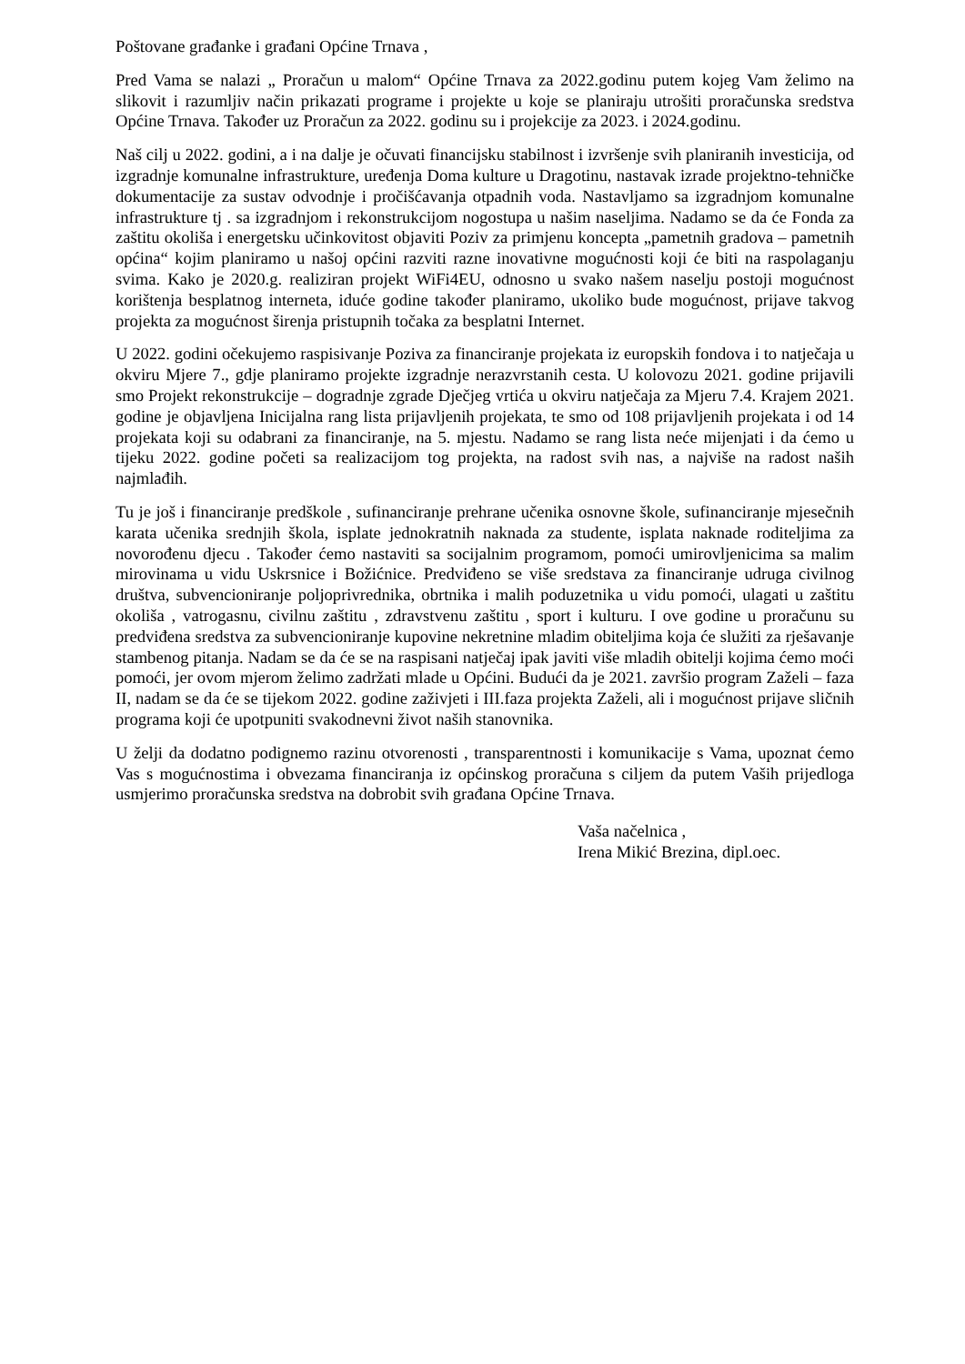Poštovane građanke i građani Općine Trnava ,
Pred Vama se nalazi „ Proračun u malom“ Općine Trnava za 2022.godinu putem kojeg Vam želimo na slikovit i razumljiv način prikazati programe i projekte u koje se planiraju utrošiti proračunska sredstva Općine Trnava. Također uz Proračun za 2022. godinu su i projekcije za 2023. i 2024.godinu.
Naš cilj u 2022. godini, a i na dalje je očuvati financijsku stabilnost i izvršenje svih planiranih investicija, od izgradnje komunalne infrastrukture, uređenja Doma kulture u Dragotinu, nastavak izrade projektno-tehničke dokumentacije za sustav odvodnje i pročišćavanja otpadnih voda. Nastavljamo sa izgradnjom komunalne infrastrukture tj . sa izgradnjom i rekonstrukcijom nogostupa u našim naseljima. Nadamo se da će Fonda za zaštitu okoliša i energetsku učinkovitost objaviti Poziv za primjenu koncepta „pametnih gradova – pametnih općina“ kojim planiramo u našoj općini razviti razne inovativne mogućnosti koji će biti na raspolaganju svima. Kako je 2020.g. realiziran projekt WiFi4EU, odnosno u svako našem naselju postoji mogućnost korištenja besplatnog interneta, iduće godine također planiramo, ukoliko bude mogućnost, prijave takvog projekta za mogućnost širenja pristupnih točaka za besplatni Internet.
U 2022. godini očekujemo raspisivanje Poziva za financiranje projekata iz europskih fondova i to natječaja u okviru Mjere 7., gdje planiramo projekte izgradnje nerazvrstanih cesta. U kolovozu 2021. godine prijavili smo Projekt rekonstrukcije – dogradnje zgrade Dječjeg vrtića u okviru natječaja za Mjeru 7.4. Krajem 2021. godine je objavljena Inicijalna rang lista prijavljenih projekata, te smo od 108 prijavljenih projekata i od 14 projekata koji su odabrani za financiranje, na 5. mjestu. Nadamo se rang lista neće mijenjati i da ćemo u tijeku 2022. godine početi sa realizacijom tog projekta, na radost svih nas, a najviše na radost naših najmlađih.
Tu je još i financiranje predškole , sufinanciranje prehrane učenika osnovne škole, sufinanciranje mjesečnih karata učenika srednjih škola, isplate jednokratnih naknada za studente, isplata naknade roditeljima za novorođenu djecu . Također ćemo nastaviti sa socijalnim programom, pomoći umirovljenicima sa malim mirovinama u vidu Uskrsnice i Božićnice. Predviđeno se više sredstava za financiranje udruga civilnog društva, subvencioniranje poljoprivrednika, obrtnika i malih poduzetnika u vidu pomoći, ulagati u zaštitu okoliša , vatrogasnu, civilnu zaštitu , zdravstvenu zaštitu , sport i kulturu. I ove godine u proračunu su predviđena sredstva za subvencioniranje kupovine nekretnine mladim obiteljima koja će služiti za rješavanje stambenog pitanja. Nadam se da će se na raspisani natječaj ipak javiti više mladih obitelji kojima ćemo moći pomoći, jer ovom mjerom želimo zadržati mlade u Općini. Budući da je 2021. završio program Zaželi – faza II, nadam se da će se tijekom 2022. godine zaživjeti i III.faza projekta Zaželi, ali i mogućnost prijave sličnih programa koji će upotpuniti svakodnevni život naših stanovnika.
U želji da dodatno podignemo razinu otvorenosti , transparentnosti i komunikacije s Vama, upoznat ćemo Vas s mogućnostima i obvezama financiranja iz općinskog proračuna s ciljem da putem Vaših prijedloga usmjerimo proračunska sredstva na dobrobit svih građana Općine Trnava.
Vaša načelnica ,
Irena Mikić Brezina, dipl.oec.